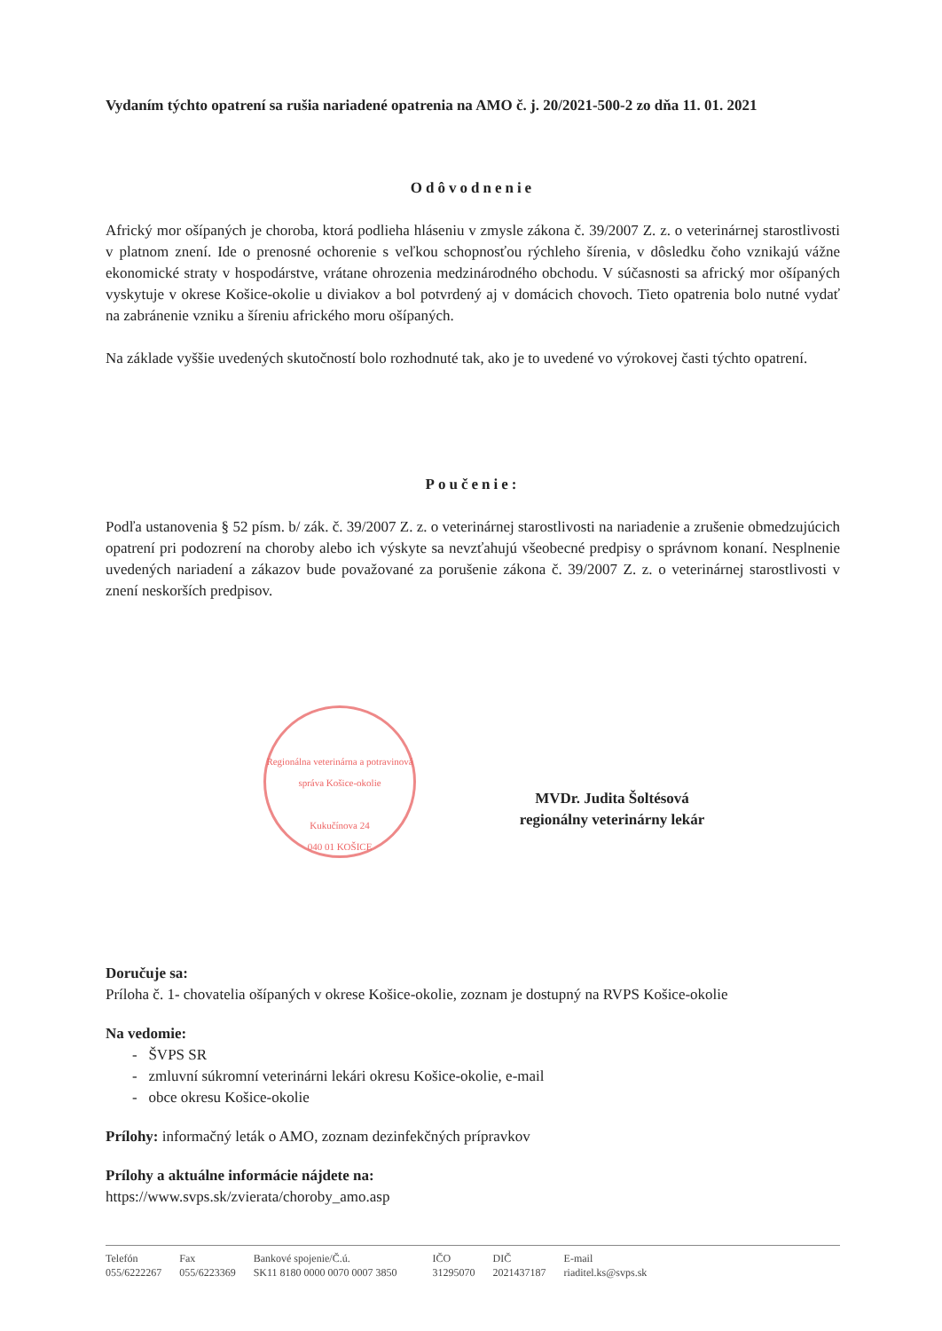Vydaním týchto opatrení sa rušia nariadené opatrenia na AMO č. j. 20/2021-500-2 zo dňa 11. 01. 2021
Odôvodnenie
Africký mor ošípaných je choroba, ktorá podlieha hláseniu v zmysle zákona č. 39/2007 Z. z. o veterinárnej starostlivosti v platnom znení. Ide o prenosné ochorenie s veľkou schopnosťou rýchleho šírenia, v dôsledku čoho vznikajú vážne ekonomické straty v hospodárstve, vrátane ohrozenia medzinárodného obchodu. V súčasnosti sa africký mor ošípaných vyskytuje v okrese Košice-okolie u diviakov a bol potvrdený aj v domácich chovoch. Tieto opatrenia bolo nutné vydať na zabránenie vzniku a šíreniu afrického moru ošípaných.
Na základe vyššie uvedených skutočností bolo rozhodnuté tak, ako je to uvedené vo výrokovej časti týchto opatrení.
Poučenie:
Podľa ustanovenia § 52 písm. b/ zák. č. 39/2007 Z. z. o veterinárnej starostlivosti na nariadenie a zrušenie obmedzujúcich opatrení pri podozrení na choroby alebo ich výskyte sa nevzťahujú všeobecné predpisy o správnom konaní. Nesplnenie uvedených nariadení a zákazov bude považované za porušenie zákona č. 39/2007 Z. z. o veterinárnej starostlivosti v znení neskorších predpisov.
Regionálna veterinárna a potravinová správa Košice-okolie
Kukučínova 24
040 01 KOŠICE
MVDr. Judita Šoltésová
regionálny veterinárny lekár
Doručuje sa:
Príloha č. 1- chovatelia ošípaných v okrese Košice-okolie, zoznam je dostupný na RVPS Košice-okolie
Na vedomie:
- ŠVPS SR
- zmluvní súkromní veterinárni lekári okresu Košice-okolie, e-mail
- obce okresu Košice-okolie
Prílohy: informačný leták o AMO, zoznam dezinfekčných prípravkov
Prílohy a aktuálne informácie nájdete na:
https://www.svps.sk/zvierata/choroby_amo.asp
Telefón
055/6222267
Fax
055/6223369
Bankové spojenie/Č.ú.
SK11 8180 0000 0070 0007 3850
IČO
31295070
DIČ
2021437187
E-mail
riaditel.ks@svps.sk